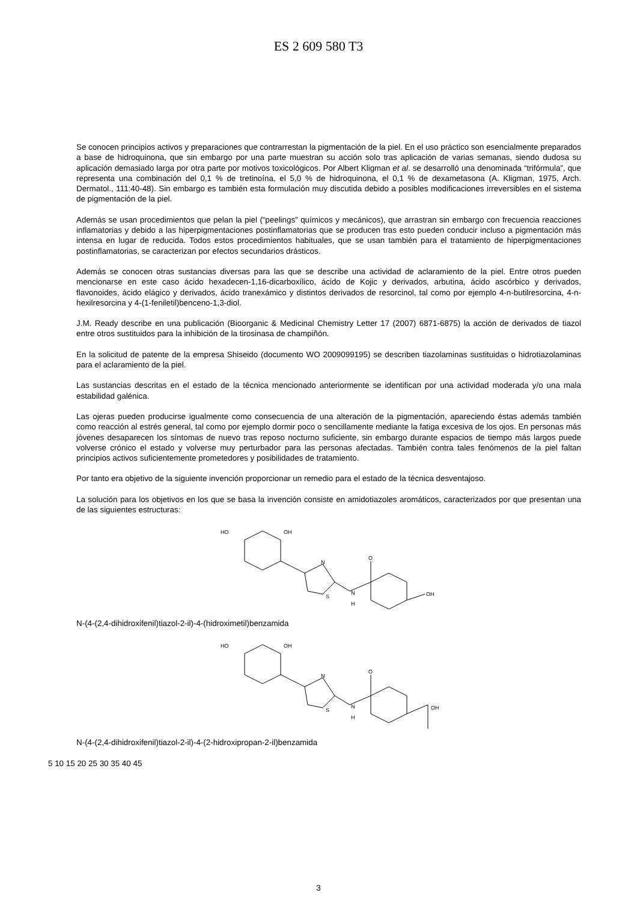ES 2 609 580 T3
Se conocen principios activos y preparaciones que contrarrestan la pigmentación de la piel. En el uso práctico son esencialmente preparados a base de hidroquinona, que sin embargo por una parte muestran su acción solo tras aplicación de varias semanas, siendo dudosa su aplicación demasiado larga por otra parte por motivos toxicológicos. Por Albert Kligman et al. se desarrolló una denominada “trifórmula”, que representa una combinación del 0,1 % de tretinoína, el 5,0 % de hidroquinona, el 0,1 % de dexametasona (A. Kligman, 1975, Arch. Dermatol., 111:40-48). Sin embargo es también esta formulación muy discutida debido a posibles modificaciones irreversibles en el sistema de pigmentación de la piel.
Además se usan procedimientos que pelan la piel (“peelings” químicos y mecánicos), que arrastran sin embargo con frecuencia reacciones inflamatorias y debido a las hiperpigmentaciones postinflamatorias que se producen tras esto pueden conducir incluso a pigmentación más intensa en lugar de reducida. Todos estos procedimientos habituales, que se usan también para el tratamiento de hiperpigmentaciones postinflamatorias, se caracterizan por efectos secundarios drásticos.
Además se conocen otras sustancias diversas para las que se describe una actividad de aclaramiento de la piel. Entre otros pueden mencionarse en este caso ácido hexadecen-1,16-dicarboxílico, ácido de Kojic y derivados, arbutina, ácido ascórbico y derivados, flavonoides, ácido elágico y derivados, ácido tranexámico y distintos derivados de resorcinol, tal como por ejemplo 4-n-butilresorcina, 4-n-hexilresorcina y 4-(1-feniletil)benceno-1,3-diol.
J.M. Ready describe en una publicación (Bioorganic & Medicinal Chemistry Letter 17 (2007) 6871-6875) la acción de derivados de tiazol entre otros sustituidos para la inhibición de la tirosinasa de champiñón.
En la solicitud de patente de la empresa Shiseido (documento WO 2009099195) se describen tiazolaminas sustituidas o hidrotiazolaminas para el aclaramiento de la piel.
Las sustancias descritas en el estado de la técnica mencionado anteriormente se identifican por una actividad moderada y/o una mala estabilidad galénica.
Las ojeras pueden producirse igualmente como consecuencia de una alteración de la pigmentación, apareciendo éstas además también como reacción al estrés general, tal como por ejemplo dormir poco o sencillamente mediante la fatiga excesiva de los ojos. En personas más jóvenes desaparecen los síntomas de nuevo tras reposo nocturno suficiente, sin embargo durante espacios de tiempo más largos puede volverse crónico el estado y volverse muy perturbador para las personas afectadas. También contra tales fenómenos de la piel faltan principios activos suficientemente prometedores y posibilidades de tratamiento.
Por tanto era objetivo de la siguiente invención proporcionar un remedio para el estado de la técnica desventajoso.
La solución para los objetivos en los que se basa la invención consiste en amidotiazoles aromáticos, caracterizados por que presentan una de las siguientes estructuras:
HO
OH
N
S
N
H
O
OH
N-(4-(2,4-dihidroxifenil)tiazol-2-il)-4-(hidroximetil)benzamida
HO
OH
N
S
N
H
O
OH
N-(4-(2,4-dihidroxifenil)tiazol-2-il)-4-(2-hidroxipropan-2-il)benzamida
5 10 15 20 25 30 35 40 45
3